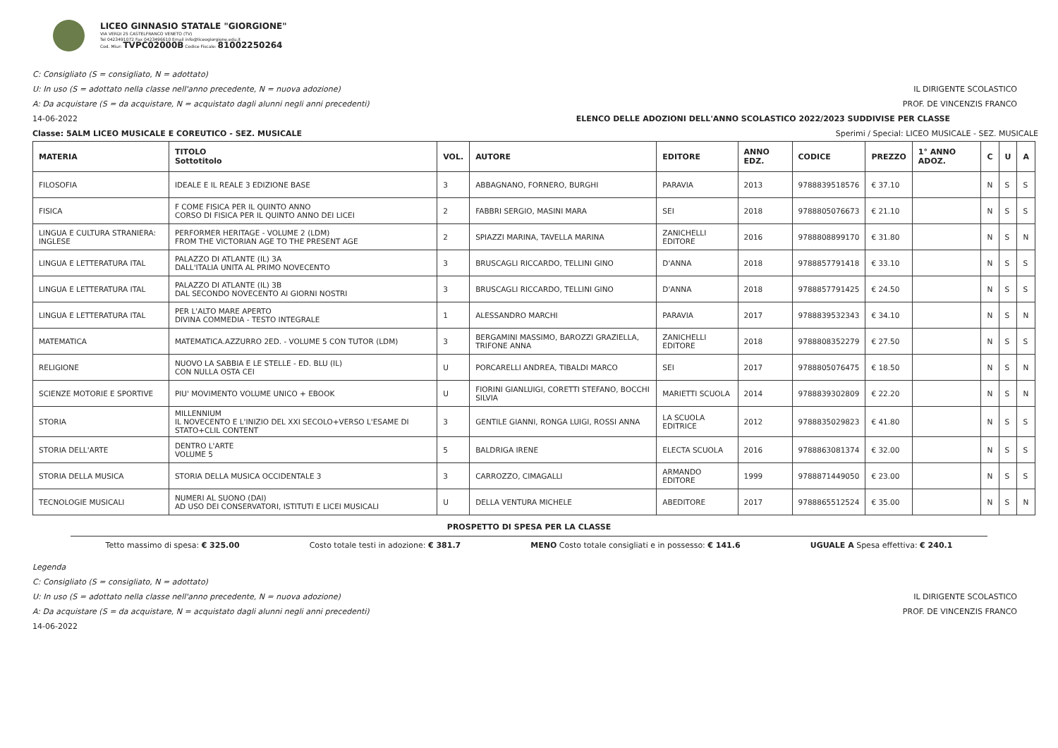LICEO GINNASIO STATALE "GIORGIONE"
VIA VERDI 25 CASTELFRANCO VENETO (TV)
Tel 0423491072 Fax 0423496610 Email info@liceogiorgione.edu.it
Cod. Miur: TVPC02000B Codice Fiscale: 81002250264
C: Consigliato (S = consigliato, N = adottato)
U: In uso (S = adottato nella classe nell'anno precedente, N = nuova adozione) IL DIRIGENTE SCOLASTICO
A: Da acquistare (S = da acquistare, N = acquistato dagli alunni negli anni precedenti) PROF. DE VINCENZIS FRANCO
14-06-2022 ELENCO DELLE ADOZIONI DELL'ANNO SCOLASTICO 2022/2023 SUDDIVISE PER CLASSE
Classe: 5ALM LICEO MUSICALE E COREUTICO - SEZ. MUSICALE Sperimi / Special: LICEO MUSICALE - SEZ. MUSICALE
| MATERIA | TITOLO Sottotitolo | VOL. | AUTORE | EDITORE | ANNO EDZ. | CODICE | PREZZO | 1° ANNO ADOZ. | C | U | A |
| --- | --- | --- | --- | --- | --- | --- | --- | --- | --- | --- | --- |
| FILOSOFIA | IDEALE E IL REALE 3 EDIZIONE BASE | 3 | ABBAGNANO, FORNERO, BURGHI | PARAVIA | 2013 | 9788839518576 | € 37.10 | | N | S | S |
| FISICA | F COME FISICA PER IL QUINTO ANNO CORSO DI FISICA PER IL QUINTO ANNO DEI LICEI | 2 | FABBRI SERGIO, MASINI MARA | SEI | 2018 | 9788805076673 | € 21.10 | | N | S | S |
| LINGUA E CULTURA STRANIERA: INGLESE | PERFORMER HERITAGE - VOLUME 2 (LDM) FROM THE VICTORIAN AGE TO THE PRESENT AGE | 2 | SPIAZZI MARINA, TAVELLA MARINA | ZANICHELLI EDITORE | 2016 | 9788808899170 | € 31.80 | | N | S | N |
| LINGUA E LETTERATURA ITAL | PALAZZO DI ATLANTE (IL) 3A DALL'ITALIA UNITA AL PRIMO NOVECENTO | 3 | BRUSCAGLI RICCARDO, TELLINI GINO | D'ANNA | 2018 | 9788857791418 | € 33.10 | | N | S | S |
| LINGUA E LETTERATURA ITAL | PALAZZO DI ATLANTE (IL) 3B DAL SECONDO NOVECENTO AI GIORNI NOSTRI | 3 | BRUSCAGLI RICCARDO, TELLINI GINO | D'ANNA | 2018 | 9788857791425 | € 24.50 | | N | S | S |
| LINGUA E LETTERATURA ITAL | PER L'ALTO MARE APERTO DIVINA COMMEDIA - TESTO INTEGRALE | 1 | ALESSANDRO MARCHI | PARAVIA | 2017 | 9788839532343 | € 34.10 | | N | S | N |
| MATEMATICA | MATEMATICA.AZZURRO 2ED. - VOLUME 5 CON TUTOR (LDM) | 3 | BERGAMINI MASSIMO, BAROZZI GRAZIELLA, TRIFONE ANNA | ZANICHELLI EDITORE | 2018 | 9788808352279 | € 27.50 | | N | S | S |
| RELIGIONE | NUOVO LA SABBIA E LE STELLE - ED. BLU (IL) CON NULLA OSTA CEI | U | PORCARELLI ANDREA, TIBALDI MARCO | SEI | 2017 | 9788805076475 | € 18.50 | | N | S | N |
| SCIENZE MOTORIE E SPORTIVE | PIU' MOVIMENTO VOLUME UNICO + EBOOK | U | FIORINI GIANLUIGI, CORETTI STEFANO, BOCCHI SILVIA | MARIETTI SCUOLA | 2014 | 9788839302809 | € 22.20 | | N | S | N |
| STORIA | MILLENNIUM IL NOVECENTO E L'INIZIO DEL XXI SECOLO+VERSO L'ESAME DI STATO+CLIL CONTENT | 3 | GENTILE GIANNI, RONGA LUIGI, ROSSI ANNA | LA SCUOLA EDITRICE | 2012 | 9788835029823 | € 41.80 | | N | S | S |
| STORIA DELL'ARTE | DENTRO L'ARTE VOLUME 5 | 5 | BALDRIGA IRENE | ELECTA SCUOLA | 2016 | 9788863081374 | € 32.00 | | N | S | S |
| STORIA DELLA MUSICA | STORIA DELLA MUSICA OCCIDENTALE 3 | 3 | CARROZZO, CIMAGALLI | ARMANDO EDITORE | 1999 | 9788871449050 | € 23.00 | | N | S | S |
| TECNOLOGIE MUSICALI | NUMERI AL SUONO (DAI) AD USO DEI CONSERVATORI, ISTITUTI E LICEI MUSICALI | U | DELLA VENTURA MICHELE | ABEDITORE | 2017 | 9788865512524 | € 35.00 | | N | S | N |
PROSPETTO DI SPESA PER LA CLASSE
Tetto massimo di spesa: € 325.00 Costo totale testi in adozione: € 381.7 MENO Costo totale consigliati e in possesso: € 141.6 UGUALE A Spesa effettiva: € 240.1
Legenda
C: Consigliato (S = consigliato, N = adottato)
U: In uso (S = adottato nella classe nell'anno precedente, N = nuova adozione) IL DIRIGENTE SCOLASTICO
A: Da acquistare (S = da acquistare, N = acquistato dagli alunni negli anni precedenti) PROF. DE VINCENZIS FRANCO
14-06-2022